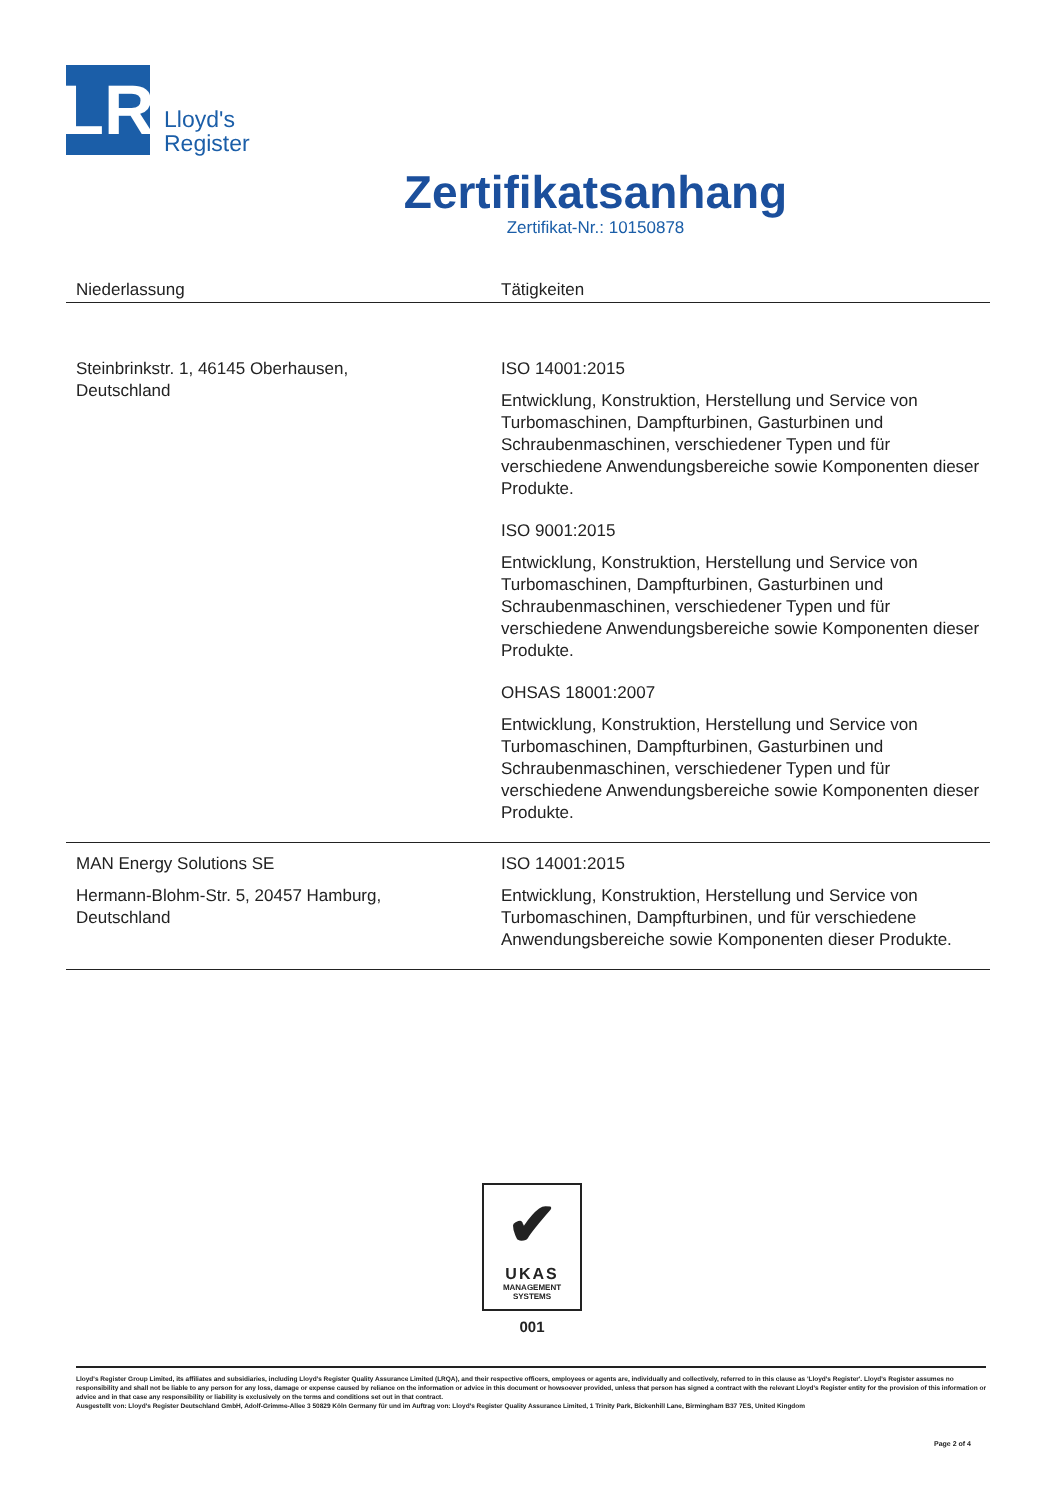LR
Lloyd's
Register
Zertifikatsanhang
Zertifikat-Nr.: 10150878
| Niederlassung | Tätigkeiten |
| --- | --- |
| Steinbrinkstr. 1, 46145 Oberhausen, Deutschland | ISO 14001:2015 Entwicklung, Konstruktion, Herstellung und Service von Turbomaschinen, Dampfturbinen, Gasturbinen und Schraubenmaschinen, verschiedener Typen und für verschiedene Anwendungsbereiche sowie Komponenten dieser Produkte. ISO 9001:2015 Entwicklung, Konstruktion, Herstellung und Service von Turbomaschinen, Dampfturbinen, Gasturbinen und Schraubenmaschinen, verschiedener Typen und für verschiedene Anwendungsbereiche sowie Komponenten dieser Produkte. OHSAS 18001:2007 Entwicklung, Konstruktion, Herstellung und Service von Turbomaschinen, Dampfturbinen, Gasturbinen und Schraubenmaschinen, verschiedener Typen und für verschiedene Anwendungsbereiche sowie Komponenten dieser Produkte. |
| MAN Energy Solutions SE Hermann-Blohm-Str. 5, 20457 Hamburg, Deutschland | ISO 14001:2015 Entwicklung, Konstruktion, Herstellung und Service von Turbomaschinen, Dampfturbinen, und für verschiedene Anwendungsbereiche sowie Komponenten dieser Produkte. |
✔
UKAS
MANAGEMENT
SYSTEMS
001
Lloyd's Register Group Limited, its affiliates and subsidiaries, including Lloyd's Register Quality Assurance Limited (LRQA), and their respective officers, employees or agents are, individually and collectively, referred to in this clause as 'Lloyd's Register'. Lloyd's Register assumes no responsibility and shall not be liable to any person for any loss, damage or expense caused by reliance on the information or advice in this document or howsoever provided, unless that person has signed a contract with the relevant Lloyd's Register entity for the provision of this information or advice and in that case any responsibility or liability is exclusively on the terms and conditions set out in that contract.
Ausgestellt von: Lloyd's Register Deutschland GmbH, Adolf-Grimme-Allee 3 50829 Köln Germany für und im Auftrag von: Lloyd's Register Quality Assurance Limited, 1 Trinity Park, Bickenhill Lane, Birmingham B37 7ES, United Kingdom
Page 2 of 4